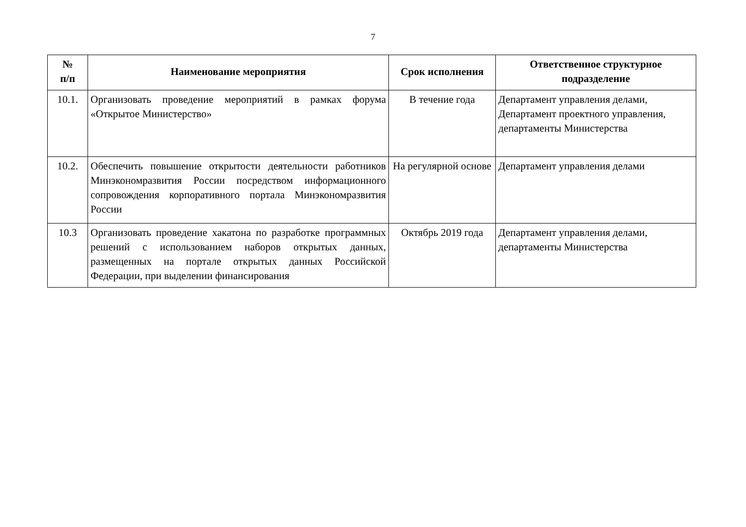7
| № п/п | Наименование мероприятия | Срок исполнения | Ответственное структурное подразделение |
| --- | --- | --- | --- |
| 10.1. | Организовать проведение мероприятий в рамках форума «Открытое Министерство» | В течение года | Департамент управления делами, Департамент проектного управления, департаменты Министерства |
| 10.2. | Обеспечить повышение открытости деятельности работников Минэкономразвития России посредством информационного сопровождения корпоративного портала Минэкономразвития России | На регулярной основе | Департамент управления делами |
| 10.3 | Организовать проведение хакатона по разработке программных решений с использованием наборов открытых данных, размещенных на портале открытых данных Российской Федерации, при выделении финансирования | Октябрь 2019 года | Департамент управления делами, департаменты Министерства |